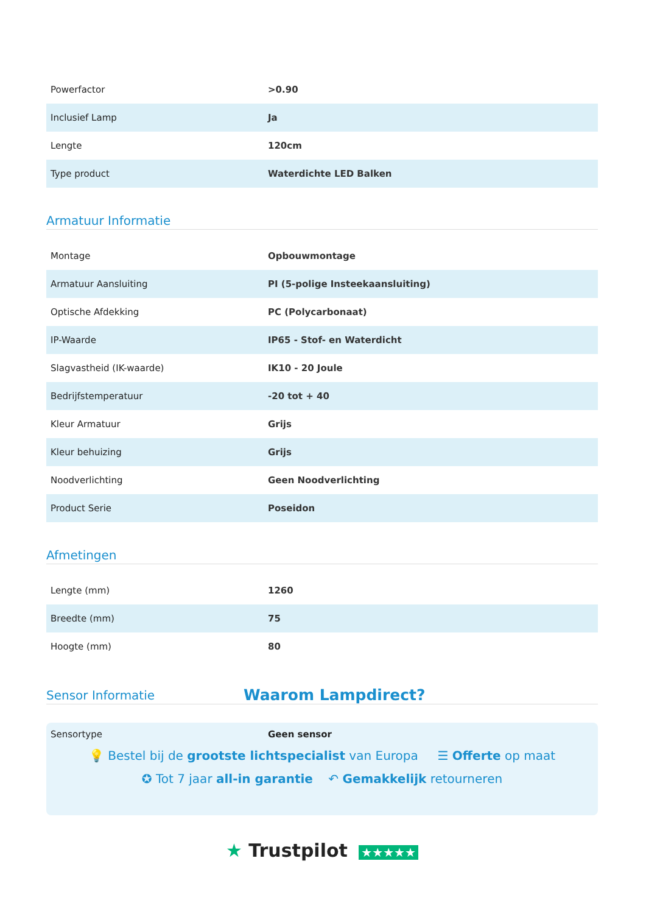| Powerfactor | >0.90 |
| Inclusief Lamp | Ja |
| Lengte | 120cm |
| Type product | Waterdichte LED Balken |
Armatuur Informatie
| Montage | Opbouwmontage |
| Armatuur Aansluiting | PI (5-polige Insteekaansluiting) |
| Optische Afdekking | PC (Polycarbonaat) |
| IP-Waarde | IP65 - Stof- en Waterdicht |
| Slagvastheid (IK-waarde) | IK10 - 20 Joule |
| Bedrijfstemperatuur | -20 tot + 40 |
| Kleur Armatuur | Grijs |
| Kleur behuizing | Grijs |
| Noodverlichting | Geen Noodverlichting |
| Product Serie | Poseidon |
Afmetingen
| Lengte (mm) | 1260 |
| Breedte (mm) | 75 |
| Hoogte (mm) | 80 |
Sensor Informatie
Waarom Lampdirect?
Sensortype Geen sensor
💡 Bestel bij de grootste lichtspecialist van Europa ☰ Offerte op maat
✪ Tot 7 jaar all-in garantie ↶ Gemakkelijk retourneren
★ Trustpilot ★★★★★